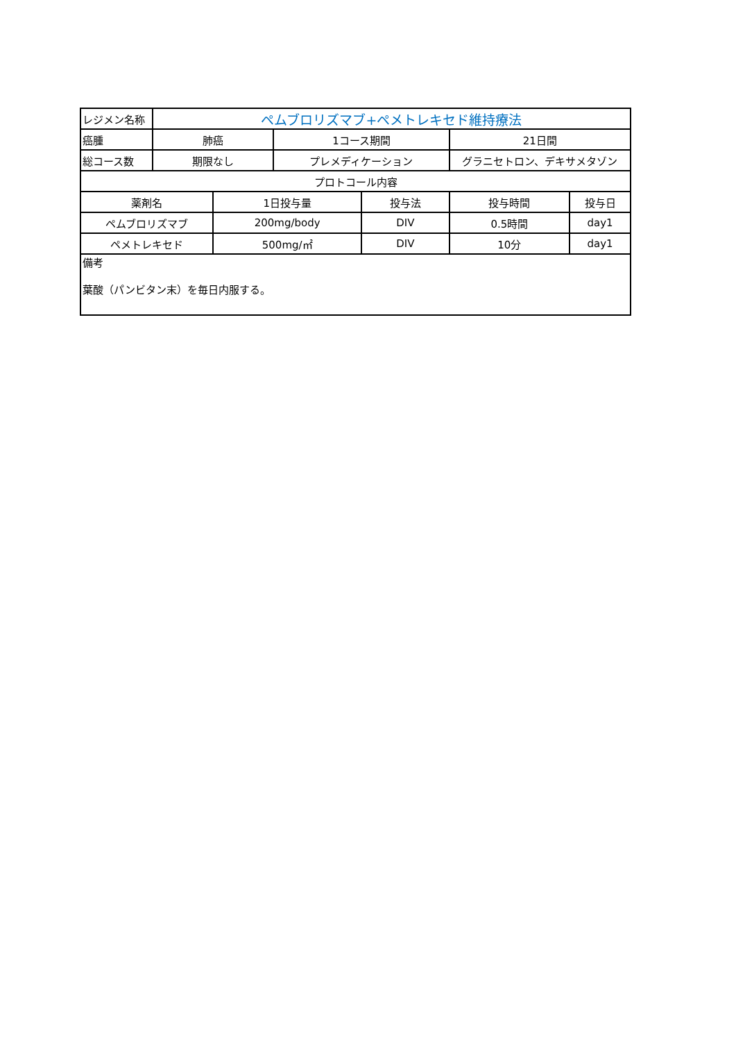| レジメン名称 | ペムブロリズマブ+ペメトレキセド維持療法 | | | | | |
| 癌腫 | 肺癌 | | 1コース期間 | | 21日間 | |
| 総コース数 | 期限なし | | プレメディケーション | | グラニセトロン、デキサメタゾン | |
| プロトコール内容 | | | | | | |
| 薬剤名 | | 1日投与量 | | 投与法 | 投与時間 | 投与日 |
| ペムブロリズマブ | | 200mg/body | | DIV | 0.5時間 | day1 |
| ペメトレキセド | | 500mg/㎡ | | DIV | 10分 | day1 |
| 備考 葉酸（パンビタン末）を毎日内服する。 | | | | | | |